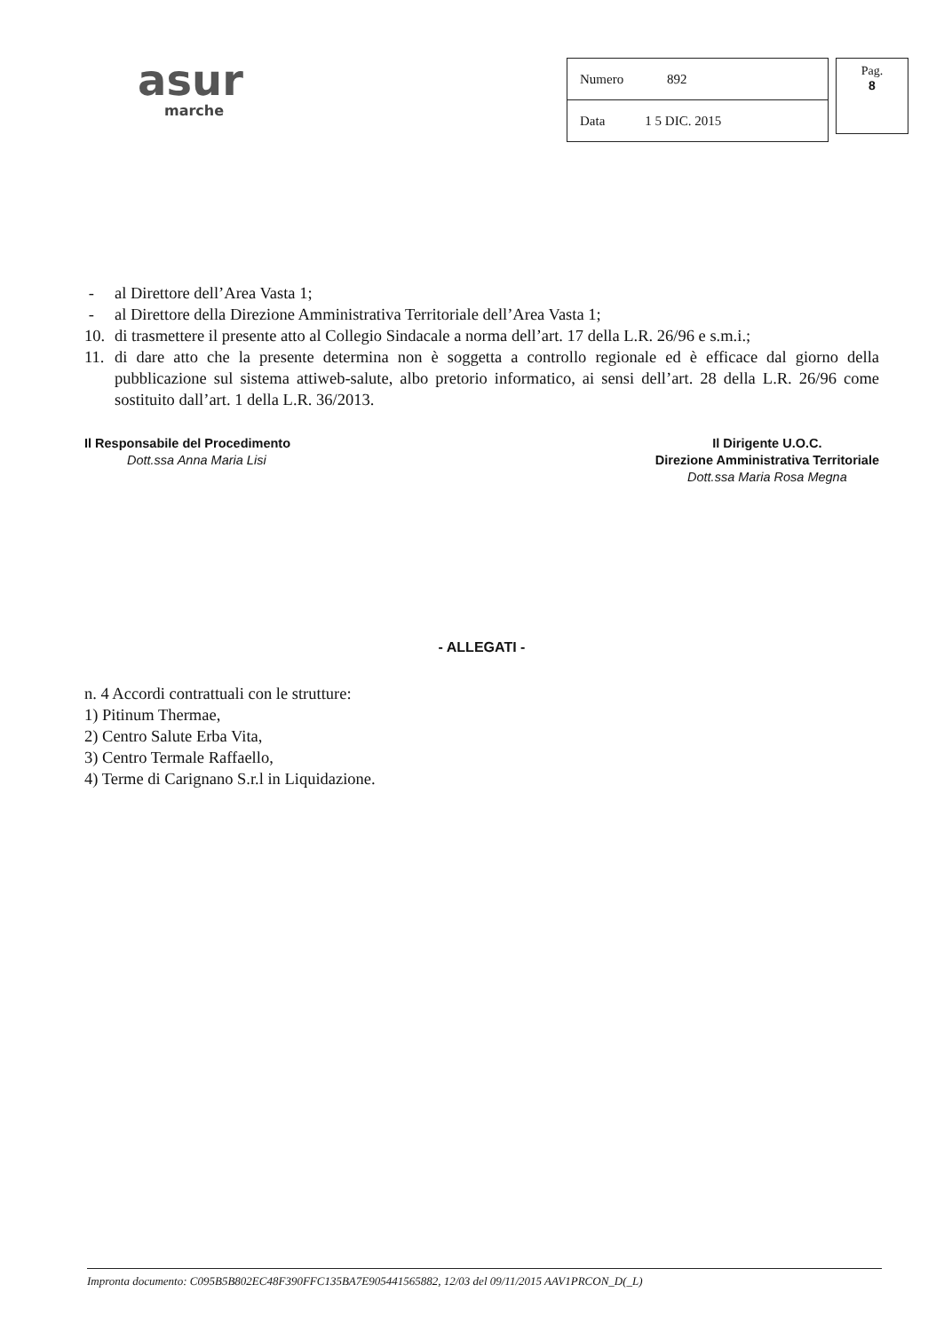asur
marche
| Numero 892 |
| Data 1 5 DIC. 2015 |
Pag.
8
- al Direttore dell’Area Vasta 1;
- al Direttore della Direzione Amministrativa Territoriale dell’Area Vasta 1;
10. di trasmettere il presente atto al Collegio Sindacale a norma dell’art. 17 della L.R. 26/96 e s.m.i.;
11. di dare atto che la presente determina non è soggetta a controllo regionale ed è efficace dal giorno della pubblicazione sul sistema attiweb-salute, albo pretorio informatico, ai sensi dell’art. 28 della L.R. 26/96 come sostituito dall’art. 1 della L.R. 36/2013.
Il Responsabile del Procedimento
Dott.ssa Anna Maria Lisi
Il Dirigente U.O.C.
Direzione Amministrativa Territoriale
Dott.ssa Maria Rosa Megna
- ALLEGATI -
n. 4 Accordi contrattuali con le strutture:
1) Pitinum Thermae,
2) Centro Salute Erba Vita,
3) Centro Termale Raffaello,
4) Terme di Carignano S.r.l in Liquidazione.
Impronta documento: C095B5B802EC48F390FFC135BA7E905441565882, 12/03 del 09/11/2015 AAV1PRCON_D(_L)